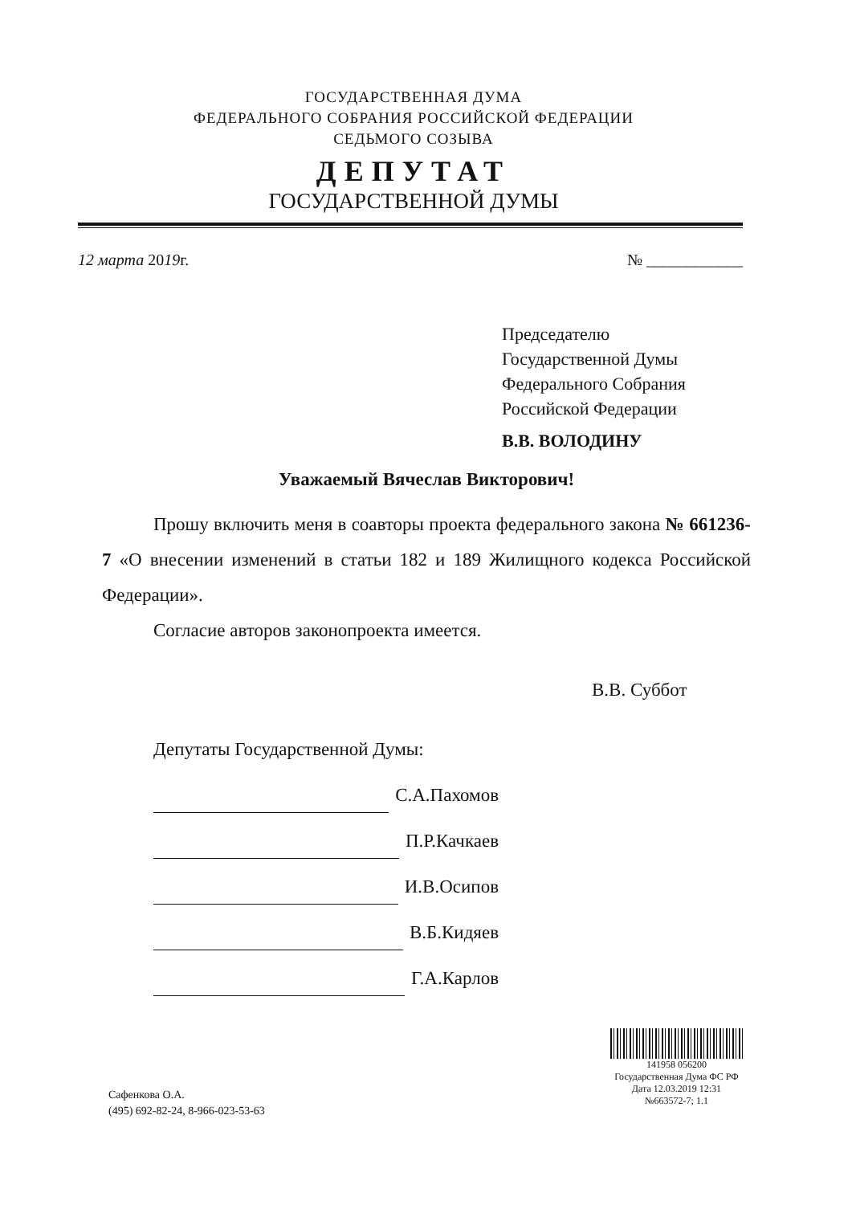ГОСУДАРСТВЕННАЯ ДУМА
ФЕДЕРАЛЬНОГО СОБРАНИЯ РОССИЙСКОЙ ФЕДЕРАЦИИ
СЕДЬМОГО СОЗЫВА
ДЕПУТАТ
ГОСУДАРСТВЕННОЙ ДУМЫ
12 марта 2019г. № ____________
Председателю
Государственной Думы
Федерального Собрания
Российской Федерации
В.В. ВОЛОДИНУ
Уважаемый Вячеслав Викторович!
Прошу включить меня в соавторы проекта федерального закона № 661236-7 «О внесении изменений в статьи 182 и 189 Жилищного кодекса Российской Федерации».
Согласие авторов законопроекта имеется.
В.В. Суббот
Депутаты Государственной Думы:
С.А.Пахомов
П.Р.Качкаев
И.В.Осипов
В.Б.Кидяев
Г.А.Карлов
141958 056200
Государственная Дума ФС РФ
Дата 12.03.2019 12:31
№663572-7; 1.1
Сафенкова О.А.
(495) 692-82-24, 8-966-023-53-63